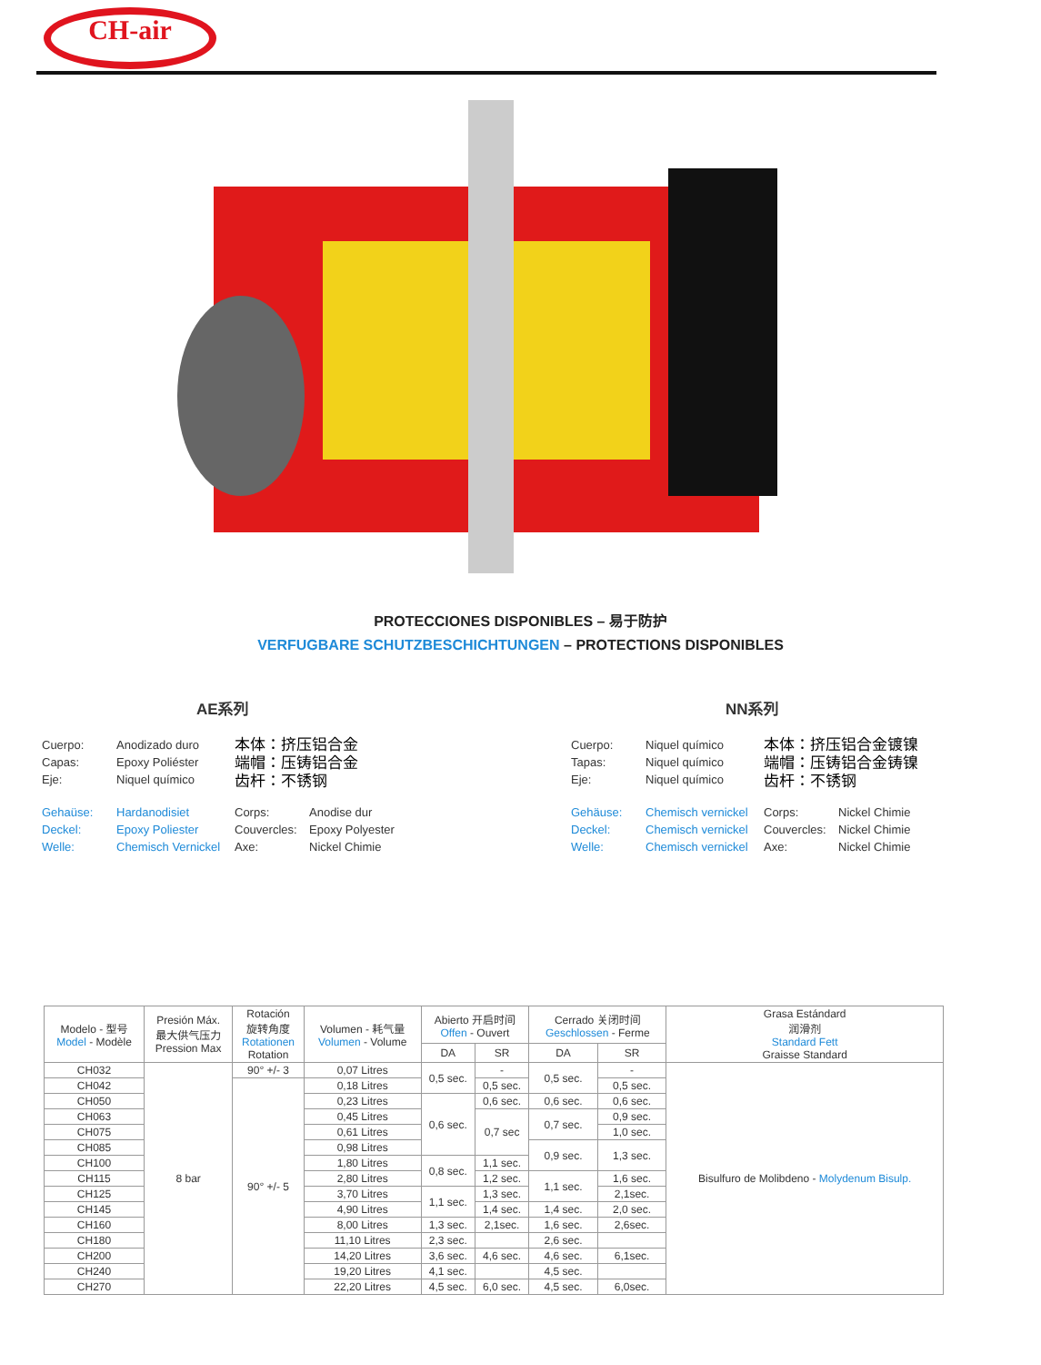CH-air
PROTECCIONES DISPONIBLES – 易于防护
VERFUGBARE SCHUTZBESCHICHTUNGEN – PROTECTIONS DISPONIBLES
AE系列
Cuerpo:
Capas:
Eje:
Anodizado duro
Epoxy Poliéster
Niquel químico
本体：挤压铝合金
端帽：压铸铝合金
齿杆：不锈钢
Gehaüse:
Deckel:
Welle:
Hardanodisiet
Epoxy Poliester
Chemisch Vernickel
Corps:
Couvercles:
Axe:
Anodise dur
Epoxy Polyester
Nickel Chimie
NN系列
Cuerpo:
Tapas:
Eje:
Niquel químico
Niquel químico
Niquel químico
本体：挤压铝合金镀镍
端帽：压铸铝合金铸镍
齿杆：不锈钢
Gehäuse:
Deckel:
Welle:
Chemisch vernickel
Chemisch vernickel
Chemisch vernickel
Corps:
Couvercles:
Axe:
Nickel Chimie
Nickel Chimie
Nickel Chimie
| Modelo - 型号 Model - Modèle | Presión Máx. 最大供气压力 Pression Max | Rotación 旋转角度 Rotationen Rotation | Volumen - 耗气量 Volumen - Volume | Abierto 开启时间 Offen - Ouvert | | Cerrado 关闭时间 Geschlossen - Ferme | | Grasa Estándard 润滑剂 Standard Fett Graisse Standard |
| --- | --- | --- | --- | --- | --- | --- | --- | --- |
| | | | | DA | SR | DA | SR | |
| CH032 | 8 bar | 90° +/- 3 | 0,07 Litres | 0,5 sec. | - | 0,5 sec. | - | Bisulfuro de Molibdeno - Molydenum Bisulp. |
| CH042 | | 90° +/- 5 | 0,18 Litres | | 0,5 sec. | | 0,5 sec. | |
| CH050 | | | 0,23 Litres | 0,6 sec. | 0,6 sec. | 0,6 sec. | 0,6 sec. | |
| CH063 | | | 0,45 Litres | | 0,7 sec | 0,7 sec. | 0,9 sec. | |
| CH075 | | | 0,61 Litres | | | | 1,0 sec. | |
| CH085 | | | 0,98 Litres | | | 0,9 sec. | 1,3 sec. | |
| CH100 | | | 1,80 Litres | 0,8 sec. | 1,1 sec. | | | |
| CH115 | | | 2,80 Litres | | 1,2 sec. | 1,1 sec. | 1,6 sec. | |
| CH125 | | | 3,70 Litres | 1,1 sec. | 1,3 sec. | | 2,1sec. | |
| CH145 | | | 4,90 Litres | | 1,4 sec. | 1,4 sec. | 2,0 sec. | |
| CH160 | | | 8,00 Litres | 1,3 sec. | 2,1sec. | 1,6 sec. | 2,6sec. | |
| CH180 | | | 11,10 Litres | 2,3 sec. | | 2,6 sec. | | |
| CH200 | | | 14,20 Litres | 3,6 sec. | 4,6 sec. | 4,6 sec. | 6,1sec. | |
| CH240 | | | 19,20 Litres | 4,1 sec. | | 4,5 sec. | | |
| CH270 | | | 22,20 Litres | 4,5 sec. | 6,0 sec. | 4,5 sec. | 6,0sec. | |